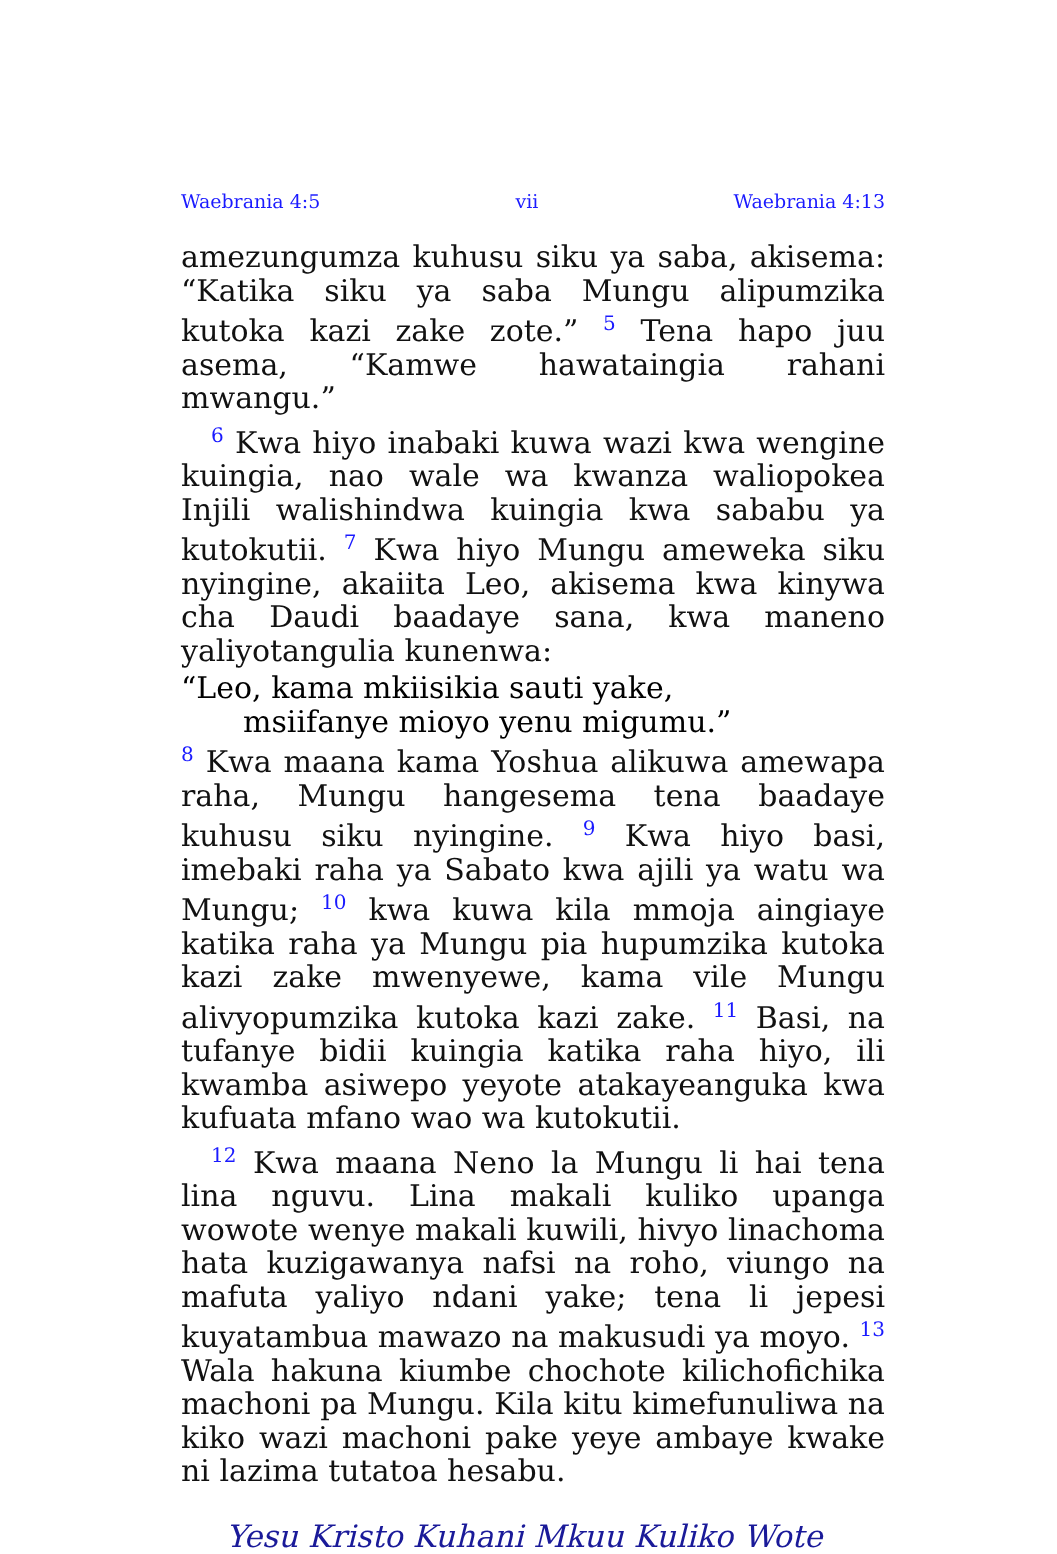Waebrania 4:5 vii Waebrania 4:13
amezungumza kuhusu siku ya saba, akisema: “Katika siku ya saba Mungu alipumzika kutoka kazi zake zote.” <sup>5</sup> Tena hapo juu asema, “Kamwe hawataingia rahani mwangu.”
<sup>6</sup> Kwa hiyo inabaki kuwa wazi kwa wengine kuingia, nao wale wa kwanza waliopokea Injili walishindwa kuingia kwa sababu ya kutokutii. <sup>7</sup> Kwa hiyo Mungu ameweka siku nyingine, akaiita Leo, akisema kwa kinywa cha Daudi baadaye sana, kwa maneno yaliyotangulia kunenwa:
“Leo, kama mkiisikia sauti yake,
msiifanye mioyo yenu migumu.”
<sup>8</sup> Kwa maana kama Yoshua alikuwa amewapa raha, Mungu hangesema tena baadaye kuhusu siku nyingine. <sup>9</sup> Kwa hiyo basi, imebaki raha ya Sabato kwa ajili ya watu wa Mungu; <sup>10</sup> kwa kuwa kila mmoja aingiaye katika raha ya Mungu pia hupumzika kutoka kazi zake mwenyewe, kama vile Mungu alivyopumzika kutoka kazi zake. <sup>11</sup> Basi, na tufanye bidii kuingia katika raha hiyo, ili kwamba asiwepo yeyote atakayeanguka kwa kufuata mfano wao wa kutokutii.
<sup>12</sup> Kwa maana Neno la Mungu li hai tena lina nguvu. Lina makali kuliko upanga wowote wenye makali kuwili, hivyo linachoma hata kuzigawanya nafsi na roho, viungo na mafuta yaliyo ndani yake; tena li jepesi kuyatambua mawazo na makusudi ya moyo. <sup>13</sup> Wala hakuna kiumbe chochote kilichofichika machoni pa Mungu. Kila kitu kimefunuliwa na kiko wazi machoni pake yeye ambaye kwake ni lazima tutatoa hesabu.
Yesu Kristo Kuhani Mkuu Kuliko Wote